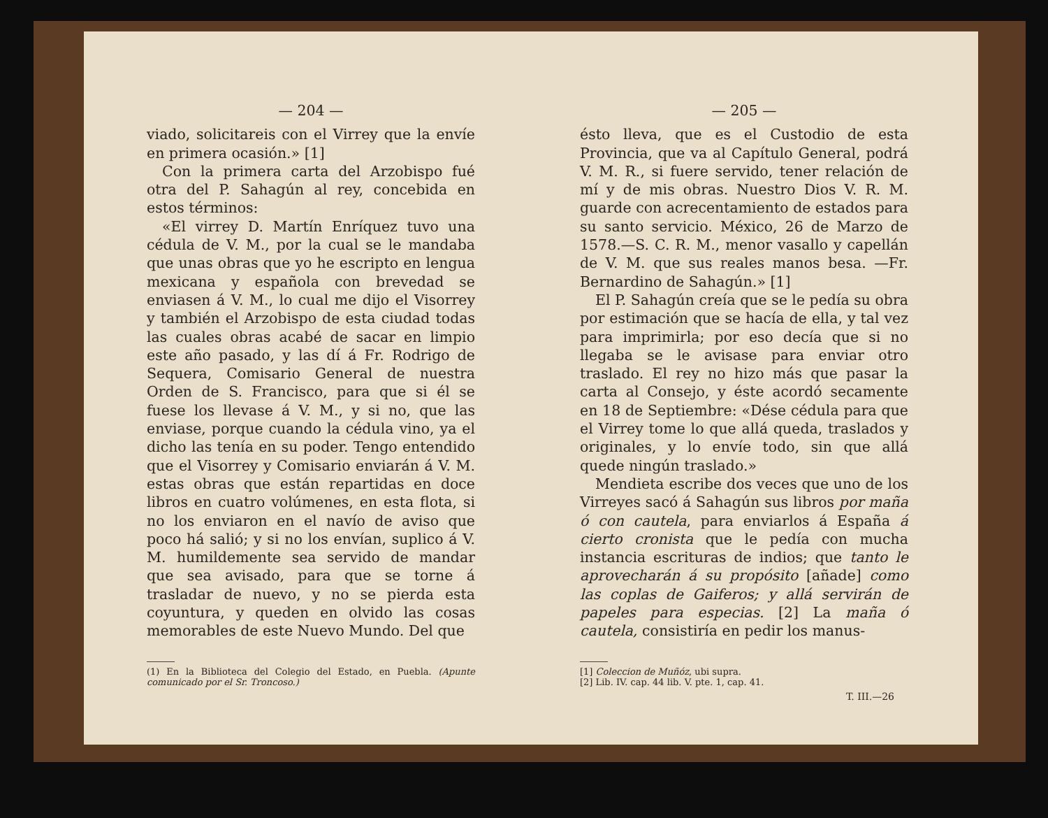— 204 —
viado, solicitareis con el Virrey que la envíe en primera ocasión.» [1]
Con la primera carta del Arzobispo fué otra del P. Sahagún al rey, concebida en estos términos:
«El virrey D. Martín Enríquez tuvo una cédula de V. M., por la cual se le mandaba que unas obras que yo he escripto en lengua mexicana y española con brevedad se enviasen á V. M., lo cual me dijo el Visorrey y también el Arzobispo de esta ciudad todas las cuales obras acabé de sacar en limpio este año pasado, y las dí á Fr. Rodrigo de Sequera, Comisario General de nuestra Orden de S. Francisco, para que si él se fuese los llevase á V. M., y si no, que las enviase, porque cuando la cédula vino, ya el dicho las tenía en su poder. Tengo entendido que el Visorrey y Comisario enviarán á V. M. estas obras que están repartidas en doce libros en cuatro volúmenes, en esta flota, si no los enviaron en el navío de aviso que poco há salió; y si no los envían, suplico á V. M. humildemente sea servido de mandar que sea avisado, para que se torne á trasladar de nuevo, y no se pierda esta coyuntura, y queden en olvido las cosas memorables de este Nuevo Mundo. Del que
(1) En la Biblioteca del Colegio del Estado, en Puebla. (Apunte comunicado por el Sr. Troncoso.)
— 205 —
ésto lleva, que es el Custodio de esta Provincia, que va al Capítulo General, podrá V. M. R., si fuere servido, tener relación de mí y de mis obras. Nuestro Dios V. R. M. guarde con acrecentamiento de estados para su santo servicio. México, 26 de Marzo de 1578.—S. C. R. M., menor vasallo y capellán de V. M. que sus reales manos besa. —Fr. Bernardino de Sahagún.» [1]
El P. Sahagún creía que se le pedía su obra por estimación que se hacía de ella, y tal vez para imprimirla; por eso decía que si no llegaba se le avisase para enviar otro traslado. El rey no hizo más que pasar la carta al Consejo, y éste acordó secamente en 18 de Septiembre: «Dése cédula para que el Virrey tome lo que allá queda, traslados y originales, y lo envíe todo, sin que allá quede ningún traslado.»
Mendieta escribe dos veces que uno de los Virreyes sacó á Sahagún sus libros por maña ó con cautela, para enviarlos á España á cierto cronista que le pedía con mucha instancia escrituras de indios; que tanto le aprovecharán á su propósito [añade] como las coplas de Gaiferos; y allá servirán de papeles para especias. [2] La maña ó cautela, consistiría en pedir los manus-
[1] Coleccion de Muñóz, ubi supra.
[2] Lib. IV. cap. 44 lib. V. pte. 1, cap. 41.
T. III.—26